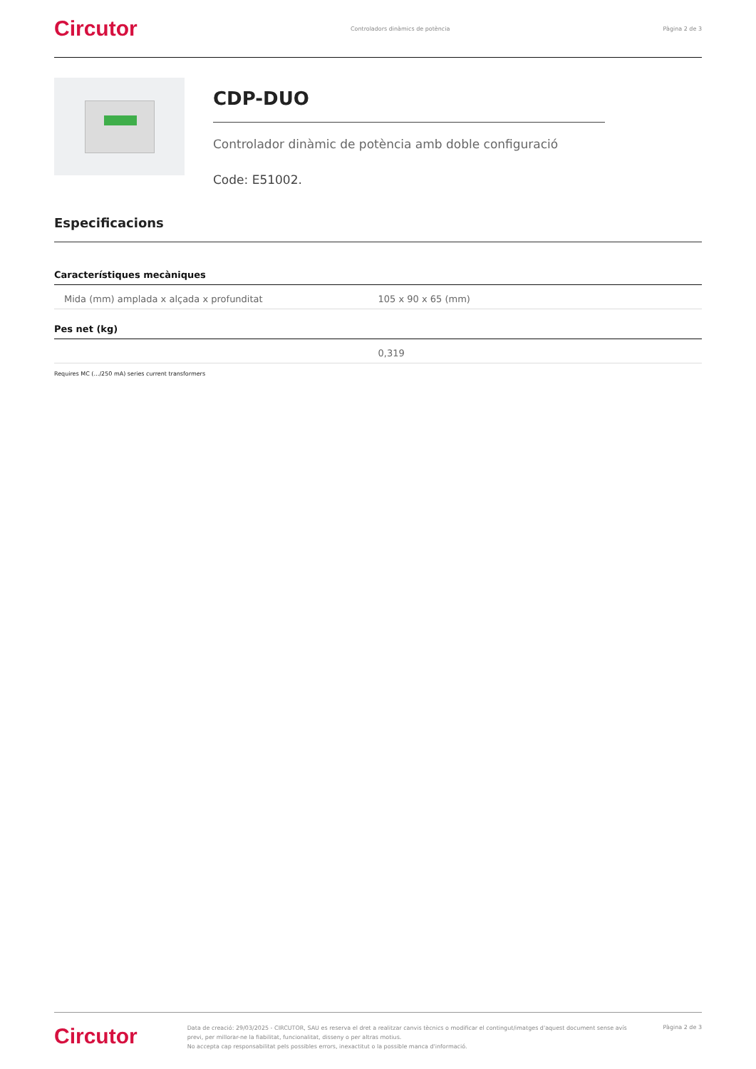Circutor Controladors dinàmics de potència Pàgina 2 de 3
CDP-DUO
Controlador dinàmic de potència amb doble configuració
Code: E51002.
Especificacions
| Característiques mecàniques | |
| --- | --- |
| Mida (mm) amplada x alçada x profunditat | 105 x 90 x 65 (mm) |
| Pes net (kg) | |
| | 0,319 |
Requires MC (…/250 mA) series current transformers
Circutor
Data de creació: 29/03/2025 - CIRCUTOR, SAU es reserva el dret a realitzar canvis tècnics o modificar el contingut/imatges d'aquest document sense avís previ, per millorar-ne la fiabilitat, funcionalitat, disseny o per altras motius.
No accepta cap responsabilitat pels possibles errors, inexactitut o la possible manca d'informació.
Pàgina 2 de 3